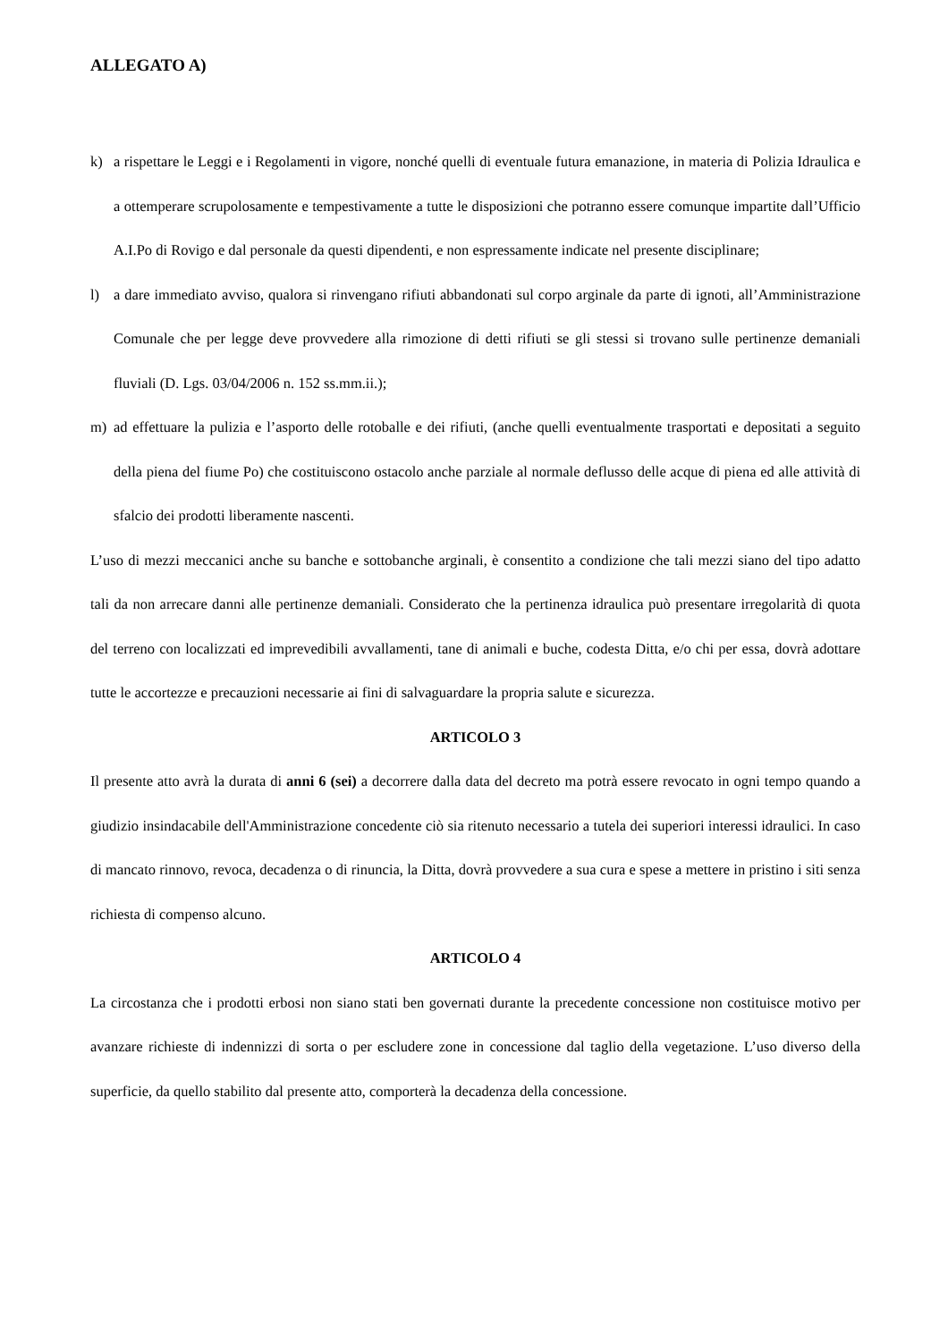ALLEGATO A)
k) a rispettare le Leggi e i Regolamenti in vigore, nonché quelli di eventuale futura emanazione, in materia di Polizia Idraulica e a ottemperare scrupolosamente e tempestivamente a tutte le disposizioni che potranno essere comunque impartite dall’Ufficio A.I.Po di Rovigo e dal personale da questi dipendenti, e non espressamente indicate nel presente disciplinare;
l) a dare immediato avviso, qualora si rinvengano rifiuti abbandonati sul corpo arginale da parte di ignoti, all’Amministrazione Comunale che per legge deve provvedere alla rimozione di detti rifiuti se gli stessi si trovano sulle pertinenze demaniali fluviali (D. Lgs. 03/04/2006 n. 152 ss.mm.ii.);
m) ad effettuare la pulizia e l’asporto delle rotoballe e dei rifiuti, (anche quelli eventualmente trasportati e depositati a seguito della piena del fiume Po) che costituiscono ostacolo anche parziale al normale deflusso delle acque di piena ed alle attività di sfalcio dei prodotti liberamente nascenti.
L’uso di mezzi meccanici anche su banche e sottobanche arginali, è consentito a condizione che tali mezzi siano del tipo adatto tali da non arrecare danni alle pertinenze demaniali. Considerato che la pertinenza idraulica può presentare irregolarità di quota del terreno con localizzati ed imprevedibili avvallamenti, tane di animali e buche, codesta Ditta, e/o chi per essa, dovrà adottare tutte le accortezze e precauzioni necessarie ai fini di salvaguardare la propria salute e sicurezza.
ARTICOLO 3
Il presente atto avrà la durata di anni 6 (sei) a decorrere dalla data del decreto ma potrà essere revocato in ogni tempo quando a giudizio insindacabile dell'Amministrazione concedente ciò sia ritenuto necessario a tutela dei superiori interessi idraulici. In caso di mancato rinnovo, revoca, decadenza o di rinuncia, la Ditta, dovrà provvedere a sua cura e spese a mettere in pristino i siti senza richiesta di compenso alcuno.
ARTICOLO 4
La circostanza che i prodotti erbosi non siano stati ben governati durante la precedente concessione non costituisce motivo per avanzare richieste di indennizzi di sorta o per escludere zone in concessione dal taglio della vegetazione. L’uso diverso della superficie, da quello stabilito dal presente atto, comporterà la decadenza della concessione.